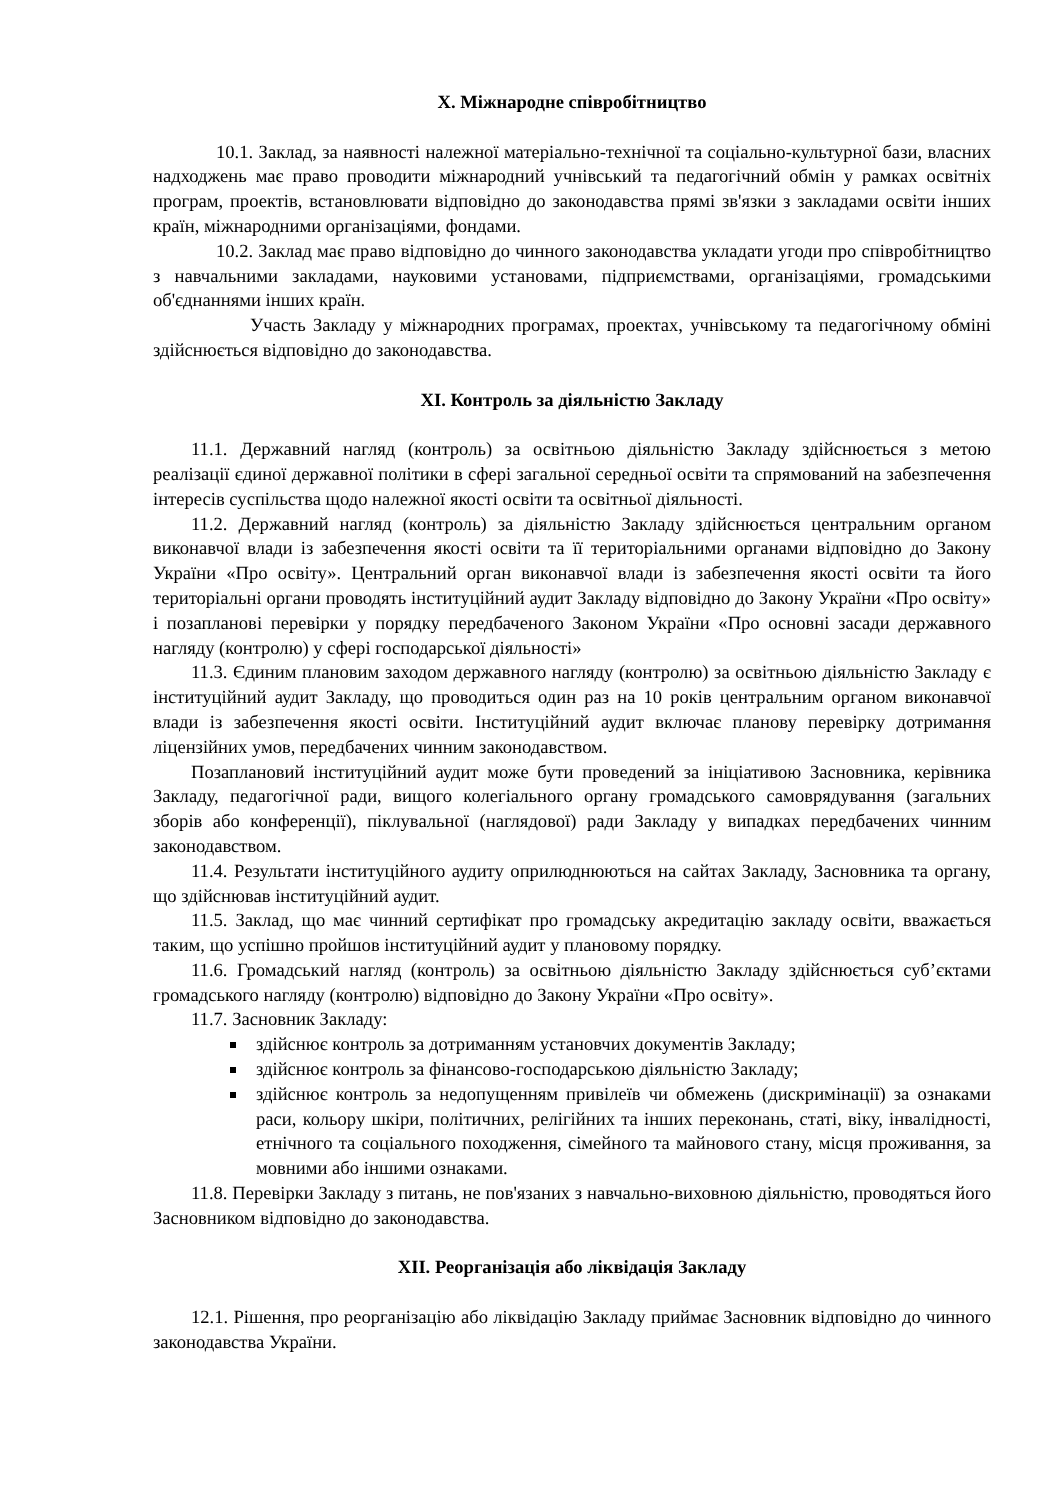Х. Міжнародне співробітництво
10.1. Заклад, за наявності належної матеріально-технічної та соціально-культурної бази, власних надходжень має право проводити міжнародний учнівський та педагогічний обмін у рамках освітніх програм, проектів, встановлювати відповідно до законодавства прямі зв'язки з закладами освіти інших країн, міжнародними організаціями, фондами.
10.2. Заклад має право відповідно до чинного законодавства укладати угоди про співробітництво з навчальними закладами, науковими установами, підприємствами, організаціями, громадськими об'єднаннями інших країн.
Участь Закладу у міжнародних програмах, проектах, учнівському та педагогічному обміні здійснюється відповідно до законодавства.
ХІ. Контроль за діяльністю Закладу
11.1. Державний нагляд (контроль) за освітньою діяльністю Закладу здійснюється з метою реалізації єдиної державної політики в сфері загальної середньої освіти та спрямований на забезпечення інтересів суспільства щодо належної якості освіти та освітньої діяльності.
11.2. Державний нагляд (контроль) за діяльністю Закладу здійснюється центральним органом виконавчої влади із забезпечення якості освіти та її територіальними органами відповідно до Закону України «Про освіту». Центральний орган виконавчої влади із забезпечення якості освіти та його територіальні органи проводять інституційний аудит Закладу відповідно до Закону України «Про освіту» і позапланові перевірки у порядку передбаченого Законом України «Про основні засади державного нагляду (контролю) у сфері господарської діяльності»
11.3. Єдиним плановим заходом державного нагляду (контролю) за освітньою діяльністю Закладу є інституційний аудит Закладу, що проводиться один раз на 10 років центральним органом виконавчої влади із забезпечення якості освіти. Інституційний аудит включає планову перевірку дотримання ліцензійних умов, передбачених чинним законодавством.
Позаплановий інституційний аудит може бути проведений за ініціативою Засновника, керівника Закладу, педагогічної ради, вищого колегіального органу громадського самоврядування (загальних зборів або конференції), піклувальної (наглядової) ради Закладу у випадках передбачених чинним законодавством.
11.4. Результати інституційного аудиту оприлюднюються на сайтах Закладу, Засновника та органу, що здійснював інституційний аудит.
11.5. Заклад, що має чинний сертифікат про громадську акредитацію закладу освіти, вважається таким, що успішно пройшов інституційний аудит у плановому порядку.
11.6. Громадський нагляд (контроль) за освітньою діяльністю Закладу здійснюється суб’єктами громадського нагляду (контролю) відповідно до Закону України «Про освіту».
11.7. Засновник Закладу:
здійснює контроль за дотриманням установчих документів Закладу;
здійснює контроль за фінансово-господарською діяльністю Закладу;
здійснює контроль за недопущенням привілеїв чи обмежень (дискримінації) за ознаками раси, кольору шкіри, політичних, релігійних та інших переконань, статі, віку, інвалідності, етнічного та соціального походження, сімейного та майнового стану, місця проживання, за мовними або іншими ознаками.
11.8. Перевірки Закладу з питань, не пов'язаних з навчально-виховною діяльністю, проводяться його Засновником відповідно до законодавства.
ХІІ. Реорганізація або ліквідація Закладу
12.1. Рішення, про реорганізацію або ліквідацію Закладу приймає Засновник відповідно до чинного законодавства України.